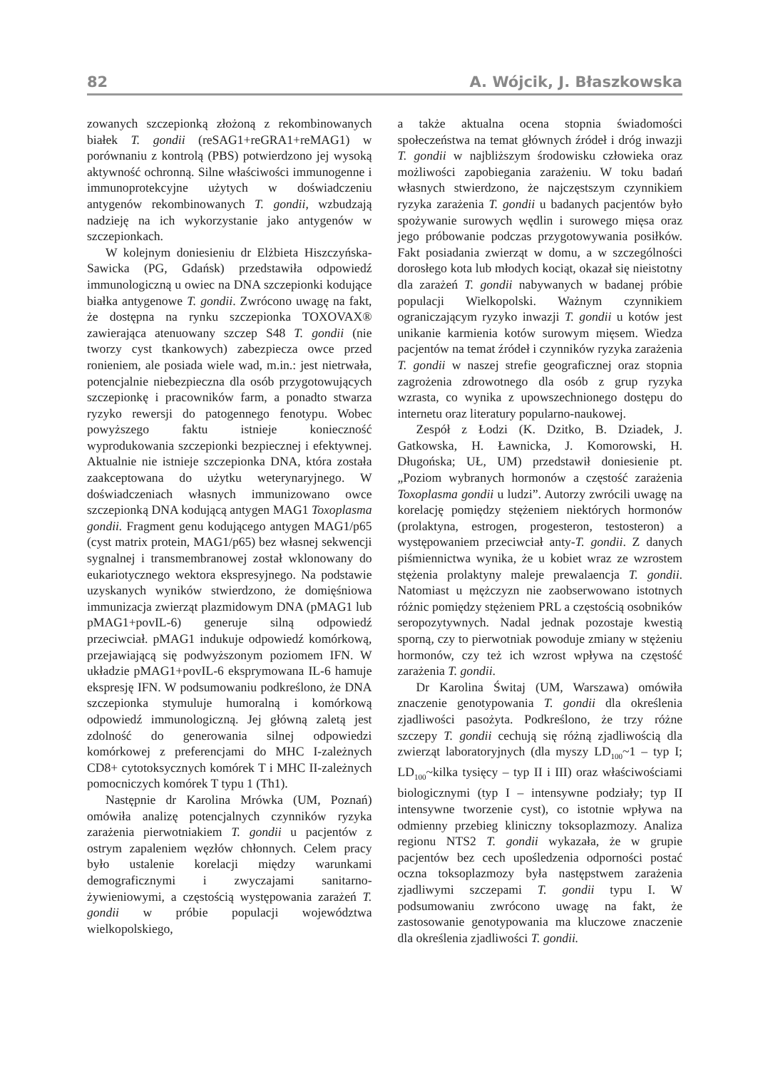82 A. Wójcik, J. Błaszkowska
zowanych szczepionką złożoną z rekombinowanych białek T. gondii (reSAG1+reGRA1+reMAG1) w porównaniu z kontrolą (PBS) potwierdzono jej wysoką aktywność ochronną. Silne właściwości immunogenne i immunoprotekcyjne użytych w doświadczeniu antygenów rekombinowanych T. gondii, wzbudzają nadzieję na ich wykorzystanie jako antygenów w szczepionkach.
W kolejnym doniesieniu dr Elżbieta Hiszczyńska-Sawicka (PG, Gdańsk) przedstawiła odpowiedź immunologiczną u owiec na DNA szczepionki kodujące białka antygenowe T. gondii. Zwrócono uwagę na fakt, że dostępna na rynku szczepionka TOXOVAX® zawierająca atenuowany szczep S48 T. gondii (nie tworzy cyst tkankowych) zabezpiecza owce przed ronieniem, ale posiada wiele wad, m.in.: jest nietrwała, potencjalnie niebezpieczna dla osób przygotowujących szczepionkę i pracowników farm, a ponadto stwarza ryzyko rewersji do patogennego fenotypu. Wobec powyższego faktu istnieje konieczność wyprodukowania szczepionki bezpiecznej i efektywnej. Aktualnie nie istnieje szczepionka DNA, która została zaakceptowana do użytku weterynaryjnego. W doświadczeniach własnych immunizowano owce szczepionką DNA kodującą antygen MAG1 Toxoplasma gondii. Fragment genu kodującego antygen MAG1/p65 (cyst matrix protein, MAG1/p65) bez własnej sekwencji sygnalnej i transmembranowej został wklonowany do eukariotycznego wektora ekspresyjnego. Na podstawie uzyskanych wyników stwierdzono, że domięśniowa immunizacja zwierząt plazmidowym DNA (pMAG1 lub pMAG1+povIL-6) generuje silną odpowiedź przeciwciał. pMAG1 indukuje odpowiedź komórkową, przejawiającą się podwyższonym poziomem IFN. W układzie pMAG1+povIL-6 eksprymowana IL-6 hamuje ekspresję IFN. W podsumowaniu podkreślono, że DNA szczepionka stymuluje humoralną i komórkową odpowiedź immunologiczną. Jej główną zaletą jest zdolność do generowania silnej odpowiedzi komórkowej z preferencjami do MHC I-zależnych CD8+ cytotoksycznych komórek T i MHC II-zależnych pomocniczych komórek T typu 1 (Th1).
Następnie dr Karolina Mrówka (UM, Poznań) omówiła analizę potencjalnych czynników ryzyka zarażenia pierwotniakiem T. gondii u pacjentów z ostrym zapaleniem węzłów chłonnych. Celem pracy było ustalenie korelacji między warunkami demograficznymi i zwyczajami sanitarno-żywieniowymi, a częstością występowania zarażeń T. gondii w próbie populacji województwa wielkopolskiego,
a także aktualna ocena stopnia świadomości społeczeństwa na temat głównych źródeł i dróg inwazji T. gondii w najbliższym środowisku człowieka oraz możliwości zapobiegania zarażeniu. W toku badań własnych stwierdzono, że najczęstszym czynnikiem ryzyka zarażenia T. gondii u badanych pacjentów było spożywanie surowych wędlin i surowego mięsa oraz jego próbowanie podczas przygotowywania posiłków. Fakt posiadania zwierząt w domu, a w szczególności dorosłego kota lub młodych kociąt, okazał się nieistotny dla zarażeń T. gondii nabywanych w badanej próbie populacji Wielkopolski. Ważnym czynnikiem ograniczającym ryzyko inwazji T. gondii u kotów jest unikanie karmienia kotów surowym mięsem. Wiedza pacjentów na temat źródeł i czynników ryzyka zarażenia T. gondii w naszej strefie geograficznej oraz stopnia zagrożenia zdrowotnego dla osób z grup ryzyka wzrasta, co wynika z upowszechnionego dostępu do internetu oraz literatury popularno-naukowej.
Zespół z Łodzi (K. Dzitko, B. Dziadek, J. Gatkowska, H. Ławnicka, J. Komorowski, H. Długońska; UŁ, UM) przedstawił doniesienie pt. „Poziom wybranych hormonów a częstość zarażenia Toxoplasma gondii u ludzi”. Autorzy zwrócili uwagę na korelację pomiędzy stężeniem niektórych hormonów (prolaktyna, estrogen, progesteron, testosteron) a występowaniem przeciwciał anty-T. gondii. Z danych piśmiennictwa wynika, że u kobiet wraz ze wzrostem stężenia prolaktyny maleje prewalaencja T. gondii. Natomiast u mężczyzn nie zaobserwowano istotnych różnic pomiędzy stężeniem PRL a częstością osobników seropozytywnych. Nadal jednak pozostaje kwestią sporną, czy to pierwotniak powoduje zmiany w stężeniu hormonów, czy też ich wzrost wpływa na częstość zarażenia T. gondii.
Dr Karolina Świtaj (UM, Warszawa) omówiła znaczenie genotypowania T. gondii dla określenia zjadliwości pasożyta. Podkreślono, że trzy różne szczepy T. gondii cechują się różną zjadliwością dla zwierząt laboratoryjnych (dla myszy LD<sub>100</sub>~1 – typ I; LD<sub>100</sub>~kilka tysięcy – typ II i III) oraz właściwościami biologicznymi (typ I – intensywne podziały; typ II intensywne tworzenie cyst), co istotnie wpływa na odmienny przebieg kliniczny toksoplazmozy. Analiza regionu NTS2 T. gondii wykazała, że w grupie pacjentów bez cech upośledzenia odporności postać oczna toksoplazmozy była następstwem zarażenia zjadliwymi szczepami T. gondii typu I. W podsumowaniu zwrócono uwagę na fakt, że zastosowanie genotypowania ma kluczowe znaczenie dla określenia zjadliwości T. gondii.